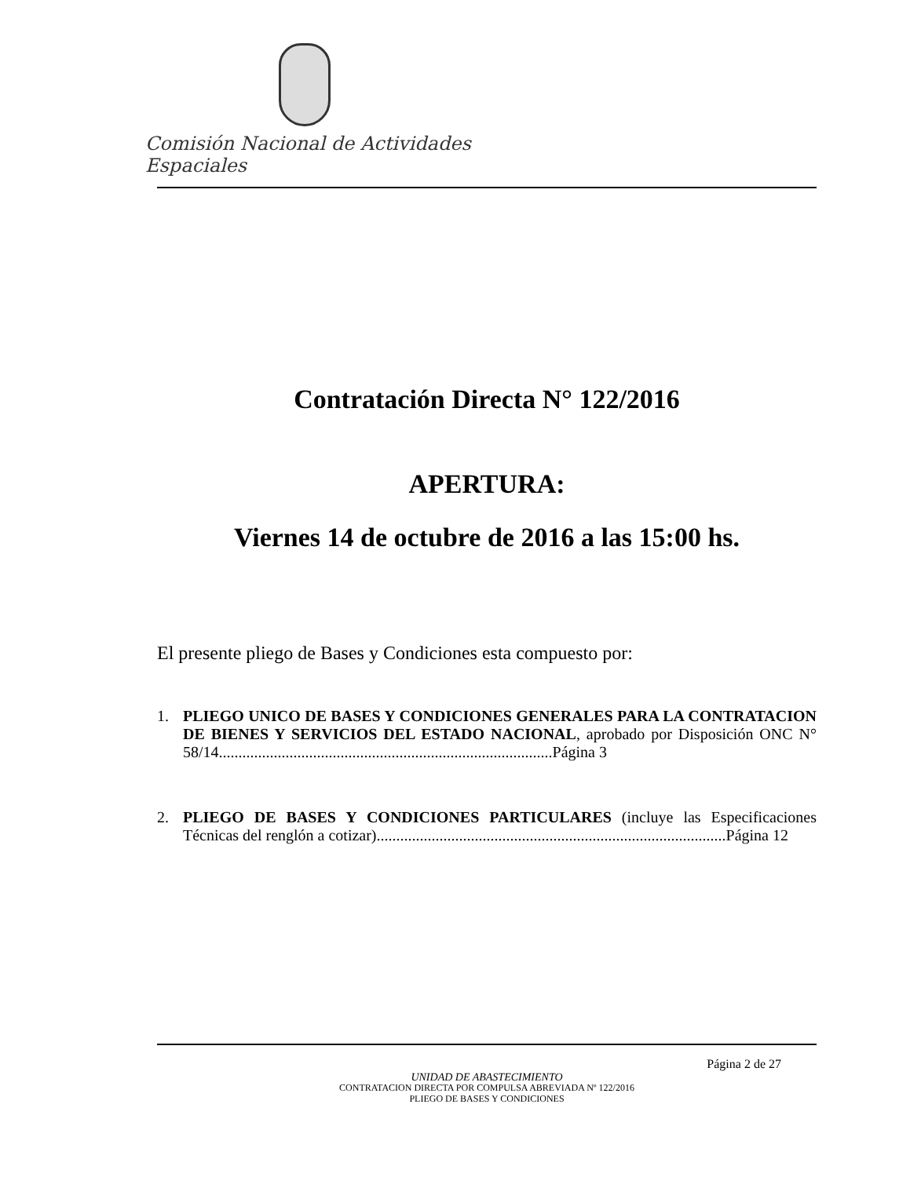Comisión Nacional de Actividades Espaciales
Contratación Directa N° 122/2016
APERTURA:
Viernes 14 de octubre de 2016 a las 15:00 hs.
El presente pliego de Bases y Condiciones esta compuesto por:
1. PLIEGO UNICO DE BASES Y CONDICIONES GENERALES PARA LA CONTRATACION DE BIENES Y SERVICIOS DEL ESTADO NACIONAL, aprobado por Disposición ONC N° 58/14.....................................................................................Página 3
2. PLIEGO DE BASES Y CONDICIONES PARTICULARES (incluye las Especificaciones Técnicas del renglón a cotizar).........................................................................................Página 12
Página 2 de 27
UNIDAD DE ABASTECIMIENTO
CONTRATACION DIRECTA POR COMPULSA ABREVIADA Nº 122/2016
PLIEGO DE BASES Y CONDICIONES